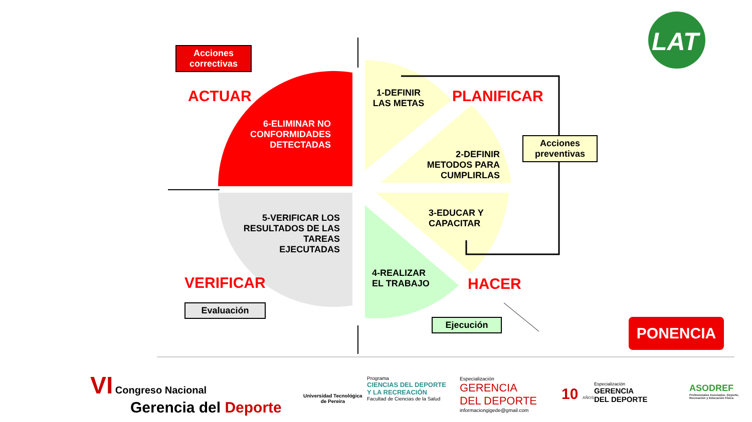LAT
Acciones correctivas
ACTUAR
6-ELIMINAR NO CONFORMIDADES DETECTADAS
1-DEFINIR LAS METAS
PLANIFICAR
2-DEFINIR METODOS PARA CUMPLIRLAS
Acciones preventivas
3-EDUCAR Y
CAPACITAR
5-VERIFICAR LOS RESULTADOS DE LAS TAREAS EJECUTADAS
VERIFICAR
4-REALIZAR
EL TRABAJO
HACER
Evaluación
Ejecución PONENCIA
VI Congreso Nacional
Gerencia del Deporte
Universidad Tecnológica
de Pereira
Programa
CIENCIAS DEL DEPORTE
Y LA RECREACIÓN
Facultad de Ciencias de la Salud
Especialización
GERENCIA
DEL DEPORTE
informaciongigede@gmail.com
10 AÑOS
Especialización
GERENCIA
DEL DEPORTE
ASODREF
Profesionales Asociados. Deporte, Recreación y Educación Física